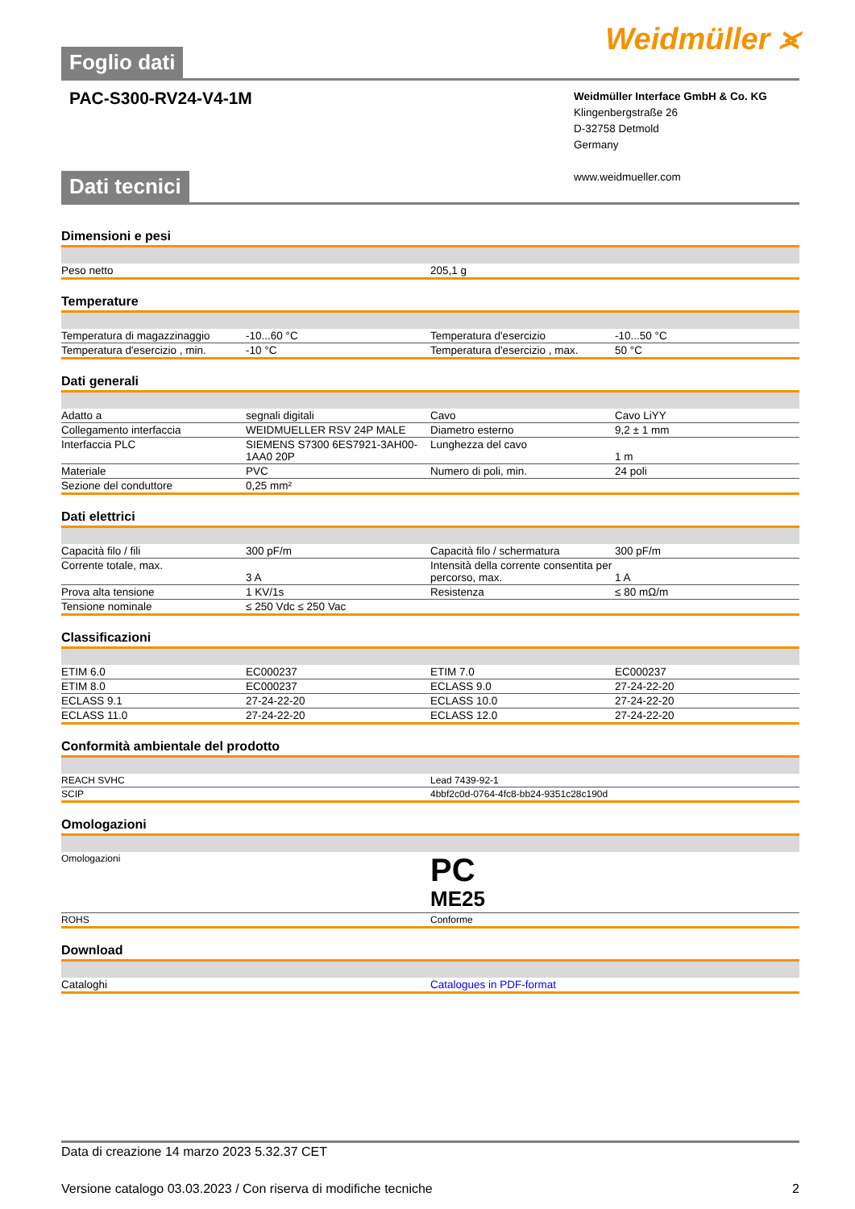Foglio dati
Weidmüller ⪤
PAC-S300-RV24-V4-1M
Weidmüller Interface GmbH & Co. KG
Klingenbergstraße 26
D-32758 Detmold
Germany
www.weidmueller.com
Dati tecnici
Dimensioni e pesi
| Peso netto | 205,1 g |
Temperature
| Temperatura di magazzinaggio | -10...60 °C | | Temperatura d'esercizio | -10...50 °C |
| Temperatura d'esercizio , min. | -10 °C | | Temperatura d'esercizio , max. | 50 °C |
Dati generali
| Adatto a | segnali digitali | | Cavo | Cavo LiYY |
| Collegamento interfaccia | WEIDMUELLER RSV 24P MALE | | Diametro esterno | 9,2 ± 1 mm |
| Interfaccia PLC | SIEMENS S7300 6ES7921-3AH00-1AA0 20P | | Lunghezza del cavo | 1 m |
| Materiale | PVC | | Numero di poli, min. | 24 poli |
| Sezione del conduttore | 0,25 mm² | | | |
Dati elettrici
| Capacità filo / fili | 300 pF/m | | Capacità filo / schermatura | 300 pF/m |
| Corrente totale, max. | 3 A | | Intensità della corrente consentita per percorso, max. | 1 A |
| Prova alta tensione | 1 KV/1s | | Resistenza | ≤ 80 mΩ/m |
| Tensione nominale | ≤ 250 Vdc ≤ 250 Vac | | | |
Classificazioni
| ETIM 6.0 | EC000237 | | ETIM 7.0 | EC000237 |
| ETIM 8.0 | EC000237 | | ECLASS 9.0 | 27-24-22-20 |
| ECLASS 9.1 | 27-24-22-20 | | ECLASS 10.0 | 27-24-22-20 |
| ECLASS 11.0 | 27-24-22-20 | | ECLASS 12.0 | 27-24-22-20 |
Conformità ambientale del prodotto
| REACH SVHC | Lead 7439-92-1 |
| SCIP | 4bbf2c0d-0764-4fc8-bb24-9351c28c190d |
Omologazioni
| Omologazioni | PC ME25 |
| ROHS | Conforme |
Download
| Cataloghi | Catalogues in PDF-format |
Data di creazione 14 marzo 2023 5.32.37 CET
Versione catalogo 03.03.2023 / Con riserva di modifiche tecniche 2